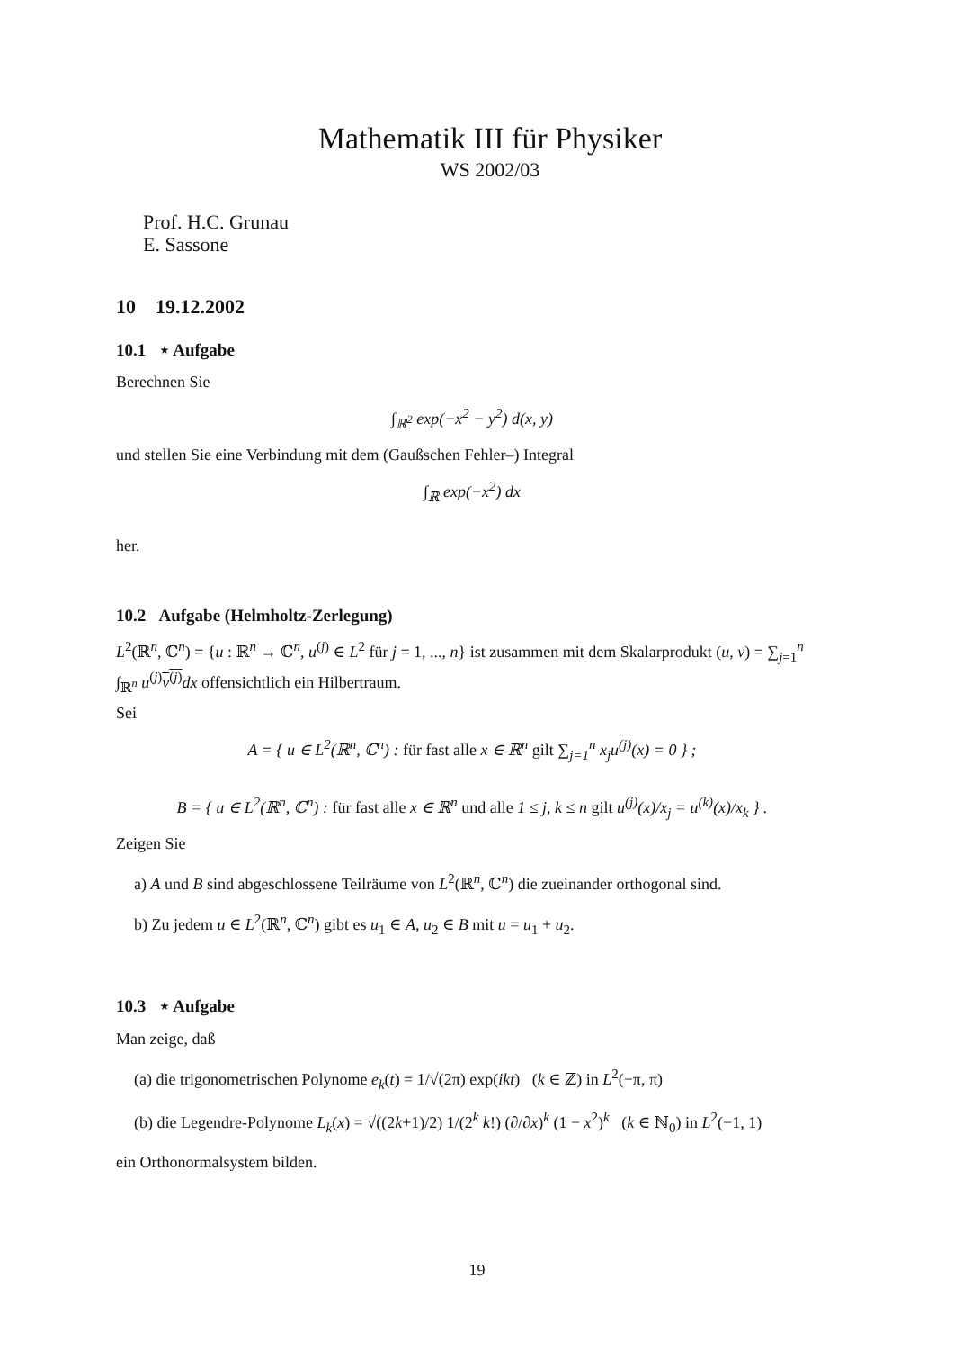Mathematik III für Physiker
WS 2002/03
Prof. H.C. Grunau
E. Sassone
10 19.12.2002
10.1 ⋆ Aufgabe
Berechnen Sie
∫<sub>ℝ<sup>2</sup></sub> exp(−x<sup>2</sup> − y<sup>2</sup>) d(x, y)
und stellen Sie eine Verbindung mit dem (Gaußschen Fehler–) Integral
∫<sub>ℝ</sub> exp(−x<sup>2</sup>) dx
her.
10.2 Aufgabe (Helmholtz-Zerlegung)
L<sup>2</sup>(ℝ<sup>n</sup>, ℂ<sup>n</sup>) = {u : ℝ<sup>n</sup> → ℂ<sup>n</sup>, u<sup>(j)</sup> ∈ L<sup>2</sup> für j = 1, ..., n} ist zusammen mit dem Skalarprodukt (u, v) = ∑<sub>j=1</sub><sup>n</sup> ∫<sub>ℝ<sup>n</sup></sub> u<sup>(j)</sup>v<sup>(j)</sup> dx offensichtlich ein Hilbertraum.
Sei
A = { u ∈ L<sup>2</sup>(ℝ<sup>n</sup>, ℂ<sup>n</sup>) : für fast alle x ∈ ℝ<sup>n</sup> gilt ∑<sub>j=1</sub><sup>n</sup> x<sub>j</sub>u<sup>(j)</sup>(x) = 0 } ;
B = { u ∈ L<sup>2</sup>(ℝ<sup>n</sup>, ℂ<sup>n</sup>) : für fast alle x ∈ ℝ<sup>n</sup> und alle 1 ≤ j, k ≤ n gilt u<sup>(j)</sup>(x)/x<sub>j</sub> = u<sup>(k)</sup>(x)/x<sub>k</sub> } .
Zeigen Sie
a) A und B sind abgeschlossene Teilräume von L<sup>2</sup>(ℝ<sup>n</sup>, ℂ<sup>n</sup>) die zueinander orthogonal sind.
b) Zu jedem u ∈ L<sup>2</sup>(ℝ<sup>n</sup>, ℂ<sup>n</sup>) gibt es u<sub>1</sub> ∈ A, u<sub>2</sub> ∈ B mit u = u<sub>1</sub> + u<sub>2</sub>.
10.3 ⋆ Aufgabe
Man zeige, daß
(a) die trigonometrischen Polynome e<sub>k</sub>(t) = 1/√(2π) exp(ikt) (k ∈ ℤ) in L<sup>2</sup>(−π, π)
(b) die Legendre-Polynome L<sub>k</sub>(x) = √((2k+1)/2) 1/(2<sup>k</sup> k!) (∂/∂x)<sup>k</sup> (1 − x<sup>2</sup>)<sup>k</sup> (k ∈ ℕ<sub>0</sub>) in L<sup>2</sup>(−1, 1)
ein Orthonormalsystem bilden.
19